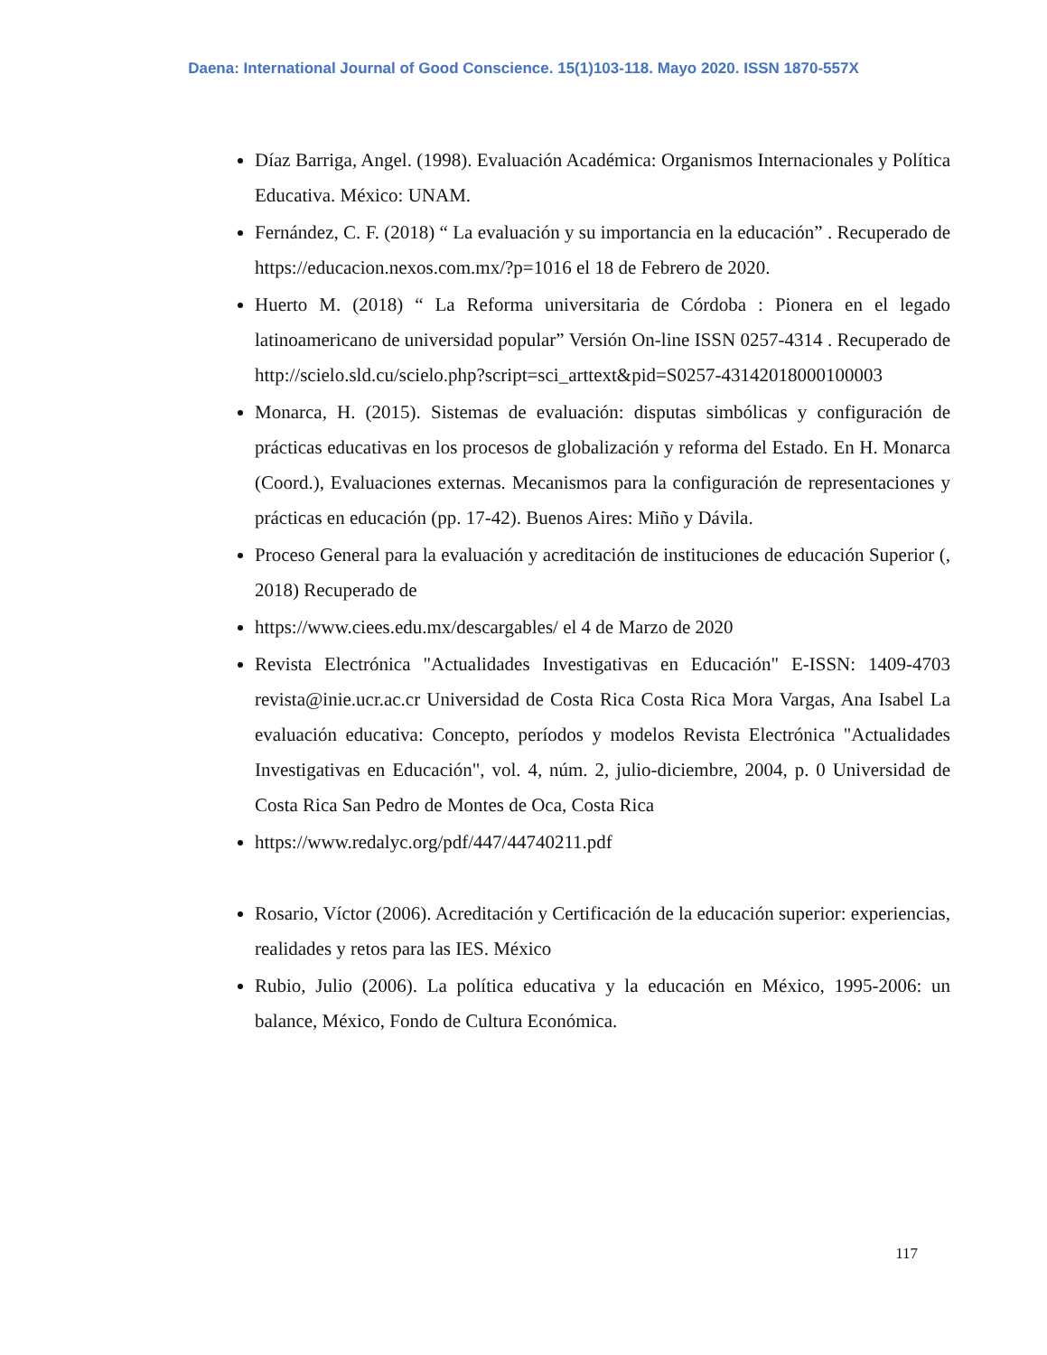Daena: International Journal of Good Conscience. 15(1)103-118. Mayo 2020. ISSN 1870-557X
Díaz Barriga, Angel. (1998). Evaluación Académica: Organismos Internacionales y Política Educativa. México: UNAM.
Fernández, C. F. (2018) “ La evaluación y su importancia en la educación” . Recuperado de https://educacion.nexos.com.mx/?p=1016 el 18 de Febrero de 2020.
Huerto M. (2018) “ La Reforma universitaria de Córdoba : Pionera en el legado latinoamericano de universidad popular” Versión On-line ISSN 0257-4314 . Recuperado de http://scielo.sld.cu/scielo.php?script=sci_arttext&pid=S0257-43142018000100003
Monarca, H. (2015). Sistemas de evaluación: disputas simbólicas y configuración de prácticas educativas en los procesos de globalización y reforma del Estado. En H. Monarca (Coord.), Evaluaciones externas. Mecanismos para la configuración de representaciones y prácticas en educación (pp. 17-42). Buenos Aires: Miño y Dávila.
Proceso General para la evaluación y acreditación de instituciones de educación Superior (, 2018) Recuperado de
https://www.ciees.edu.mx/descargables/ el 4 de Marzo de 2020
Revista Electrónica "Actualidades Investigativas en Educación" E-ISSN: 1409-4703 revista@inie.ucr.ac.cr Universidad de Costa Rica Costa Rica Mora Vargas, Ana Isabel La evaluación educativa: Concepto, períodos y modelos Revista Electrónica "Actualidades Investigativas en Educación", vol. 4, núm. 2, julio-diciembre, 2004, p. 0 Universidad de Costa Rica San Pedro de Montes de Oca, Costa Rica
https://www.redalyc.org/pdf/447/44740211.pdf
Rosario, Víctor (2006). Acreditación y Certificación de la educación superior: experiencias, realidades y retos para las IES. México
Rubio, Julio (2006). La política educativa y la educación en México, 1995-2006: un balance, México, Fondo de Cultura Económica.
117